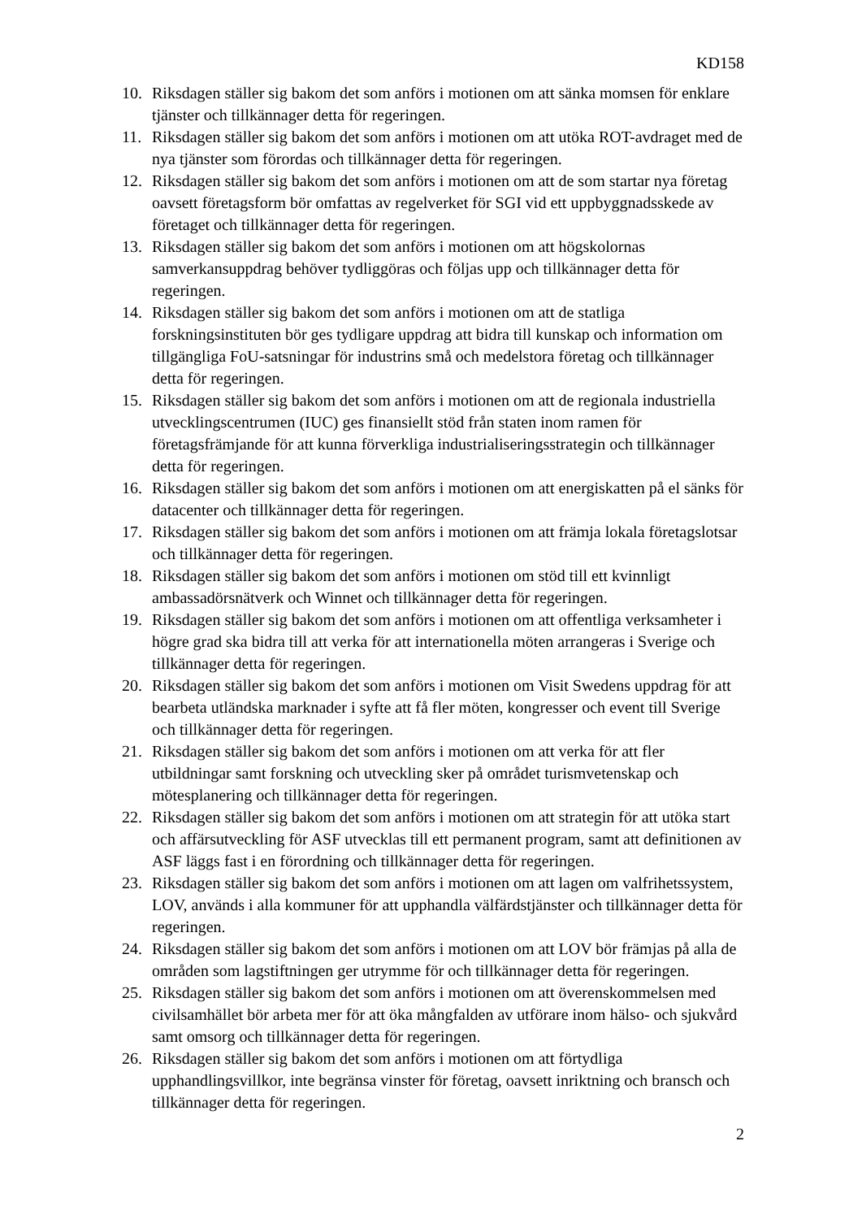KD158
10. Riksdagen ställer sig bakom det som anförs i motionen om att sänka momsen för enklare tjänster och tillkännager detta för regeringen.
11. Riksdagen ställer sig bakom det som anförs i motionen om att utöka ROT-avdraget med de nya tjänster som förordas och tillkännager detta för regeringen.
12. Riksdagen ställer sig bakom det som anförs i motionen om att de som startar nya företag oavsett företagsform bör omfattas av regelverket för SGI vid ett uppbyggnadsskede av företaget och tillkännager detta för regeringen.
13. Riksdagen ställer sig bakom det som anförs i motionen om att högskolornas samverkansuppdrag behöver tydliggöras och följas upp och tillkännager detta för regeringen.
14. Riksdagen ställer sig bakom det som anförs i motionen om att de statliga forskningsinstituten bör ges tydligare uppdrag att bidra till kunskap och information om tillgängliga FoU-satsningar för industrins små och medelstora företag och tillkännager detta för regeringen.
15. Riksdagen ställer sig bakom det som anförs i motionen om att de regionala industriella utvecklingscentrumen (IUC) ges finansiellt stöd från staten inom ramen för företagsfrämjande för att kunna förverkliga industrialiseringsstrategin och tillkännager detta för regeringen.
16. Riksdagen ställer sig bakom det som anförs i motionen om att energiskatten på el sänks för datacenter och tillkännager detta för regeringen.
17. Riksdagen ställer sig bakom det som anförs i motionen om att främja lokala företagslotsar och tillkännager detta för regeringen.
18. Riksdagen ställer sig bakom det som anförs i motionen om stöd till ett kvinnligt ambassadörsnätverk och Winnet och tillkännager detta för regeringen.
19. Riksdagen ställer sig bakom det som anförs i motionen om att offentliga verksamheter i högre grad ska bidra till att verka för att internationella möten arrangeras i Sverige och tillkännager detta för regeringen.
20. Riksdagen ställer sig bakom det som anförs i motionen om Visit Swedens uppdrag för att bearbeta utländska marknader i syfte att få fler möten, kongresser och event till Sverige och tillkännager detta för regeringen.
21. Riksdagen ställer sig bakom det som anförs i motionen om att verka för att fler utbildningar samt forskning och utveckling sker på området turismvetenskap och mötesplanering och tillkännager detta för regeringen.
22. Riksdagen ställer sig bakom det som anförs i motionen om att strategin för att utöka start och affärsutveckling för ASF utvecklas till ett permanent program, samt att definitionen av ASF läggs fast i en förordning och tillkännager detta för regeringen.
23. Riksdagen ställer sig bakom det som anförs i motionen om att lagen om valfrihetssystem, LOV, används i alla kommuner för att upphandla välfärdstjänster och tillkännager detta för regeringen.
24. Riksdagen ställer sig bakom det som anförs i motionen om att LOV bör främjas på alla de områden som lagstiftningen ger utrymme för och tillkännager detta för regeringen.
25. Riksdagen ställer sig bakom det som anförs i motionen om att överenskommelsen med civilsamhället bör arbeta mer för att öka mångfalden av utförare inom hälso- och sjukvård samt omsorg och tillkännager detta för regeringen.
26. Riksdagen ställer sig bakom det som anförs i motionen om att förtydliga upphandlingsvillkor, inte begränsa vinster för företag, oavsett inriktning och bransch och tillkännager detta för regeringen.
2